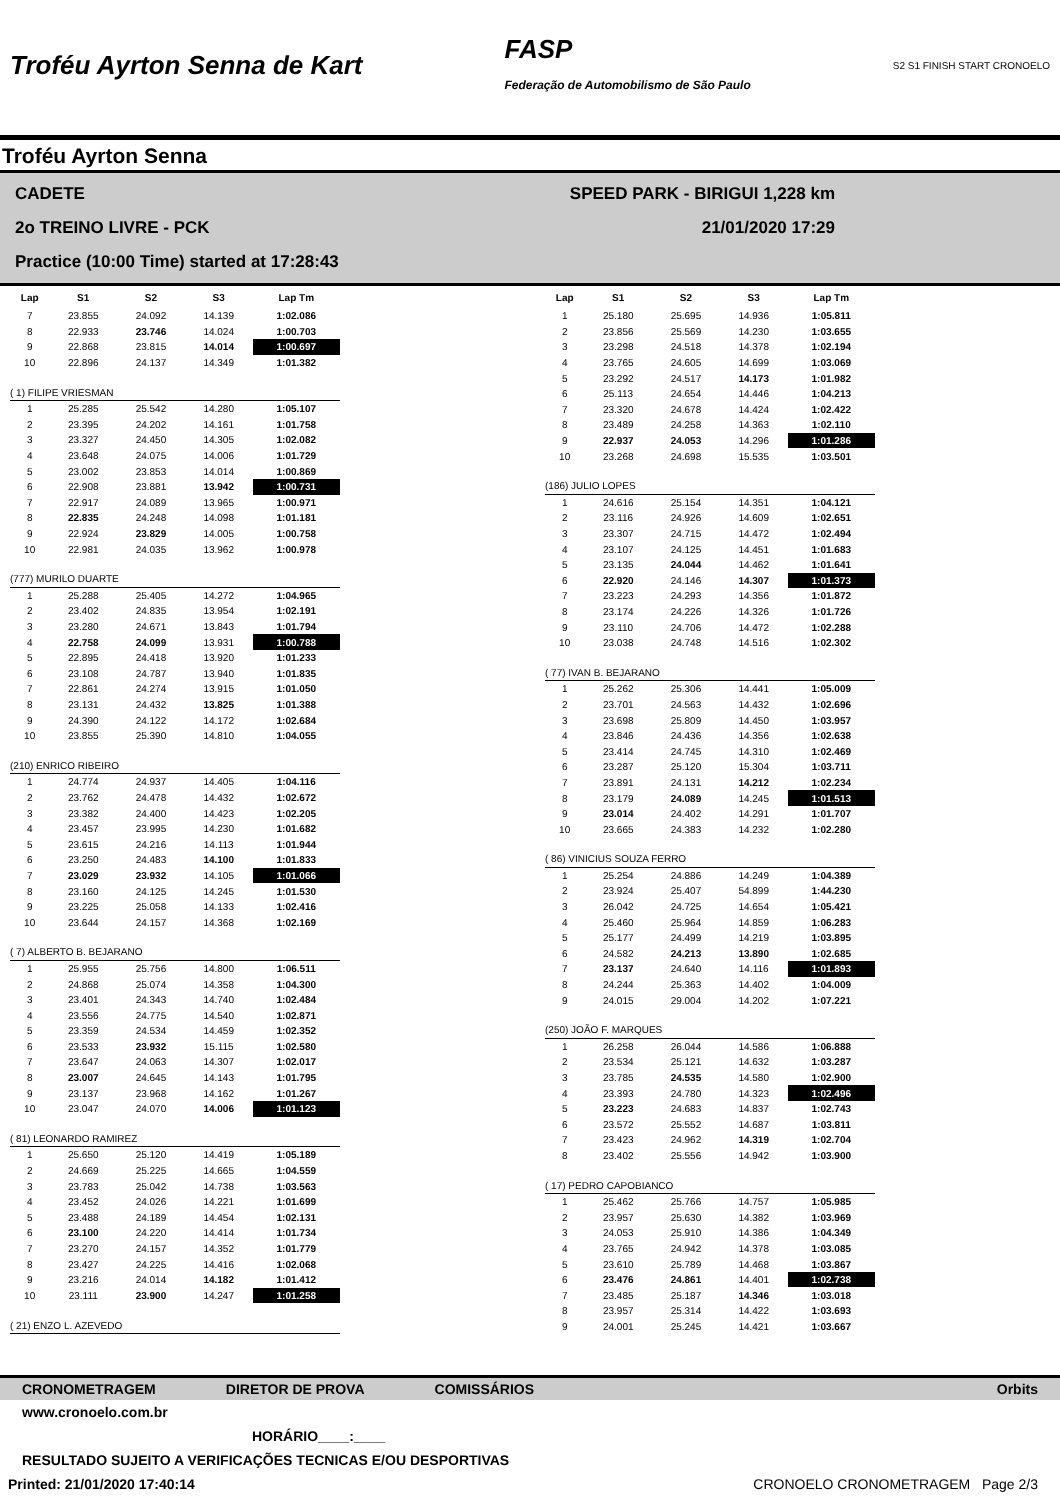Troféu Ayrton Senna de Kart
FASP
Federação de Automobilismo de São Paulo
S2 S1 FINISH START CRONOELO
Troféu Ayrton Senna
CADETE
SPEED PARK - BIRIGUI 1,228 km
2o TREINO LIVRE - PCK
21/01/2020 17:29
Practice (10:00 Time) started at 17:28:43
| Lap | S1 | S2 | S3 | Lap Tm |
| --- | --- | --- | --- | --- |
| 7 | 23.855 | 24.092 | 14.139 | 1:02.086 |
| 8 | 22.933 | 23.746 | 14.024 | 1:00.703 |
| 9 | 22.868 | 23.815 | 14.014 | 1:00.697 |
| 10 | 22.896 | 24.137 | 14.349 | 1:01.382 |
| ( 1) FILIPE VRIESMAN | | | | |
| 1 | 25.285 | 25.542 | 14.280 | 1:05.107 |
| 2 | 23.395 | 24.202 | 14.161 | 1:01.758 |
| 3 | 23.327 | 24.450 | 14.305 | 1:02.082 |
| 4 | 23.648 | 24.075 | 14.006 | 1:01.729 |
| 5 | 23.002 | 23.853 | 14.014 | 1:00.869 |
| 6 | 22.908 | 23.881 | 13.942 | 1:00.731 |
| 7 | 22.917 | 24.089 | 13.965 | 1:00.971 |
| 8 | 22.835 | 24.248 | 14.098 | 1:01.181 |
| 9 | 22.924 | 23.829 | 14.005 | 1:00.758 |
| 10 | 22.981 | 24.035 | 13.962 | 1:00.978 |
| (777) MURILO DUARTE | | | | |
| 1 | 25.288 | 25.405 | 14.272 | 1:04.965 |
| 2 | 23.402 | 24.835 | 13.954 | 1:02.191 |
| 3 | 23.280 | 24.671 | 13.843 | 1:01.794 |
| 4 | 22.758 | 24.099 | 13.931 | 1:00.788 |
| 5 | 22.895 | 24.418 | 13.920 | 1:01.233 |
| 6 | 23.108 | 24.787 | 13.940 | 1:01.835 |
| 7 | 22.861 | 24.274 | 13.915 | 1:01.050 |
| 8 | 23.131 | 24.432 | 13.825 | 1:01.388 |
| 9 | 24.390 | 24.122 | 14.172 | 1:02.684 |
| 10 | 23.855 | 25.390 | 14.810 | 1:04.055 |
| (210) ENRICO RIBEIRO | | | | |
| 1 | 24.774 | 24.937 | 14.405 | 1:04.116 |
| 2 | 23.762 | 24.478 | 14.432 | 1:02.672 |
| 3 | 23.382 | 24.400 | 14.423 | 1:02.205 |
| 4 | 23.457 | 23.995 | 14.230 | 1:01.682 |
| 5 | 23.615 | 24.216 | 14.113 | 1:01.944 |
| 6 | 23.250 | 24.483 | 14.100 | 1:01.833 |
| 7 | 23.029 | 23.932 | 14.105 | 1:01.066 |
| 8 | 23.160 | 24.125 | 14.245 | 1:01.530 |
| 9 | 23.225 | 25.058 | 14.133 | 1:02.416 |
| 10 | 23.644 | 24.157 | 14.368 | 1:02.169 |
| ( 7) ALBERTO B. BEJARANO | | | | |
| 1 | 25.955 | 25.756 | 14.800 | 1:06.511 |
| 2 | 24.868 | 25.074 | 14.358 | 1:04.300 |
| 3 | 23.401 | 24.343 | 14.740 | 1:02.484 |
| 4 | 23.556 | 24.775 | 14.540 | 1:02.871 |
| 5 | 23.359 | 24.534 | 14.459 | 1:02.352 |
| 6 | 23.533 | 23.932 | 15.115 | 1:02.580 |
| 7 | 23.647 | 24.063 | 14.307 | 1:02.017 |
| 8 | 23.007 | 24.645 | 14.143 | 1:01.795 |
| 9 | 23.137 | 23.968 | 14.162 | 1:01.267 |
| 10 | 23.047 | 24.070 | 14.006 | 1:01.123 |
| ( 81) LEONARDO RAMIREZ | | | | |
| 1 | 25.650 | 25.120 | 14.419 | 1:05.189 |
| 2 | 24.669 | 25.225 | 14.665 | 1:04.559 |
| 3 | 23.783 | 25.042 | 14.738 | 1:03.563 |
| 4 | 23.452 | 24.026 | 14.221 | 1:01.699 |
| 5 | 23.488 | 24.189 | 14.454 | 1:02.131 |
| 6 | 23.100 | 24.220 | 14.414 | 1:01.734 |
| 7 | 23.270 | 24.157 | 14.352 | 1:01.779 |
| 8 | 23.427 | 24.225 | 14.416 | 1:02.068 |
| 9 | 23.216 | 24.014 | 14.182 | 1:01.412 |
| 10 | 23.111 | 23.900 | 14.247 | 1:01.258 |
| ( 21) ENZO L. AZEVEDO | | | | |
| Lap | S1 | S2 | S3 | Lap Tm |
| --- | --- | --- | --- | --- |
| 1 | 25.180 | 25.695 | 14.936 | 1:05.811 |
| 2 | 23.856 | 25.569 | 14.230 | 1:03.655 |
| 3 | 23.298 | 24.518 | 14.378 | 1:02.194 |
| 4 | 23.765 | 24.605 | 14.699 | 1:03.069 |
| 5 | 23.292 | 24.517 | 14.173 | 1:01.982 |
| 6 | 25.113 | 24.654 | 14.446 | 1:04.213 |
| 7 | 23.320 | 24.678 | 14.424 | 1:02.422 |
| 8 | 23.489 | 24.258 | 14.363 | 1:02.110 |
| 9 | 22.937 | 24.053 | 14.296 | 1:01.286 |
| 10 | 23.268 | 24.698 | 15.535 | 1:03.501 |
| (186) JULIO LOPES | | | | |
| 1 | 24.616 | 25.154 | 14.351 | 1:04.121 |
| 2 | 23.116 | 24.926 | 14.609 | 1:02.651 |
| 3 | 23.307 | 24.715 | 14.472 | 1:02.494 |
| 4 | 23.107 | 24.125 | 14.451 | 1:01.683 |
| 5 | 23.135 | 24.044 | 14.462 | 1:01.641 |
| 6 | 22.920 | 24.146 | 14.307 | 1:01.373 |
| 7 | 23.223 | 24.293 | 14.356 | 1:01.872 |
| 8 | 23.174 | 24.226 | 14.326 | 1:01.726 |
| 9 | 23.110 | 24.706 | 14.472 | 1:02.288 |
| 10 | 23.038 | 24.748 | 14.516 | 1:02.302 |
| ( 77) IVAN B. BEJARANO | | | | |
| 1 | 25.262 | 25.306 | 14.441 | 1:05.009 |
| 2 | 23.701 | 24.563 | 14.432 | 1:02.696 |
| 3 | 23.698 | 25.809 | 14.450 | 1:03.957 |
| 4 | 23.846 | 24.436 | 14.356 | 1:02.638 |
| 5 | 23.414 | 24.745 | 14.310 | 1:02.469 |
| 6 | 23.287 | 25.120 | 15.304 | 1:03.711 |
| 7 | 23.891 | 24.131 | 14.212 | 1:02.234 |
| 8 | 23.179 | 24.089 | 14.245 | 1:01.513 |
| 9 | 23.014 | 24.402 | 14.291 | 1:01.707 |
| 10 | 23.665 | 24.383 | 14.232 | 1:02.280 |
| ( 86) VINICIUS SOUZA FERRO | | | | |
| 1 | 25.254 | 24.886 | 14.249 | 1:04.389 |
| 2 | 23.924 | 25.407 | 54.899 | 1:44.230 |
| 3 | 26.042 | 24.725 | 14.654 | 1:05.421 |
| 4 | 25.460 | 25.964 | 14.859 | 1:06.283 |
| 5 | 25.177 | 24.499 | 14.219 | 1:03.895 |
| 6 | 24.582 | 24.213 | 13.890 | 1:02.685 |
| 7 | 23.137 | 24.640 | 14.116 | 1:01.893 |
| 8 | 24.244 | 25.363 | 14.402 | 1:04.009 |
| 9 | 24.015 | 29.004 | 14.202 | 1:07.221 |
| (250) JOÃO F. MARQUES | | | | |
| 1 | 26.258 | 26.044 | 14.586 | 1:06.888 |
| 2 | 23.534 | 25.121 | 14.632 | 1:03.287 |
| 3 | 23.785 | 24.535 | 14.580 | 1:02.900 |
| 4 | 23.393 | 24.780 | 14.323 | 1:02.496 |
| 5 | 23.223 | 24.683 | 14.837 | 1:02.743 |
| 6 | 23.572 | 25.552 | 14.687 | 1:03.811 |
| 7 | 23.423 | 24.962 | 14.319 | 1:02.704 |
| 8 | 23.402 | 25.556 | 14.942 | 1:03.900 |
| ( 17) PEDRO CAPOBIANCO | | | | |
| 1 | 25.462 | 25.766 | 14.757 | 1:05.985 |
| 2 | 23.957 | 25.630 | 14.382 | 1:03.969 |
| 3 | 24.053 | 25.910 | 14.386 | 1:04.349 |
| 4 | 23.765 | 24.942 | 14.378 | 1:03.085 |
| 5 | 23.610 | 25.789 | 14.468 | 1:03.867 |
| 6 | 23.476 | 24.861 | 14.401 | 1:02.738 |
| 7 | 23.485 | 25.187 | 14.346 | 1:03.018 |
| 8 | 23.957 | 25.314 | 14.422 | 1:03.693 |
| 9 | 24.001 | 25.245 | 14.421 | 1:03.667 |
CRONOMETRAGEM DIRETOR DE PROVA COMISSÁRIOS Orbits
www.cronoelo.com.br
HORÁRIO____:____
RESULTADO SUJEITO A VERIFICAÇÕES TECNICAS E/OU DESPORTIVAS
Printed: 21/01/2020 17:40:14 CRONOELO CRONOMETRAGEM Page 2/3